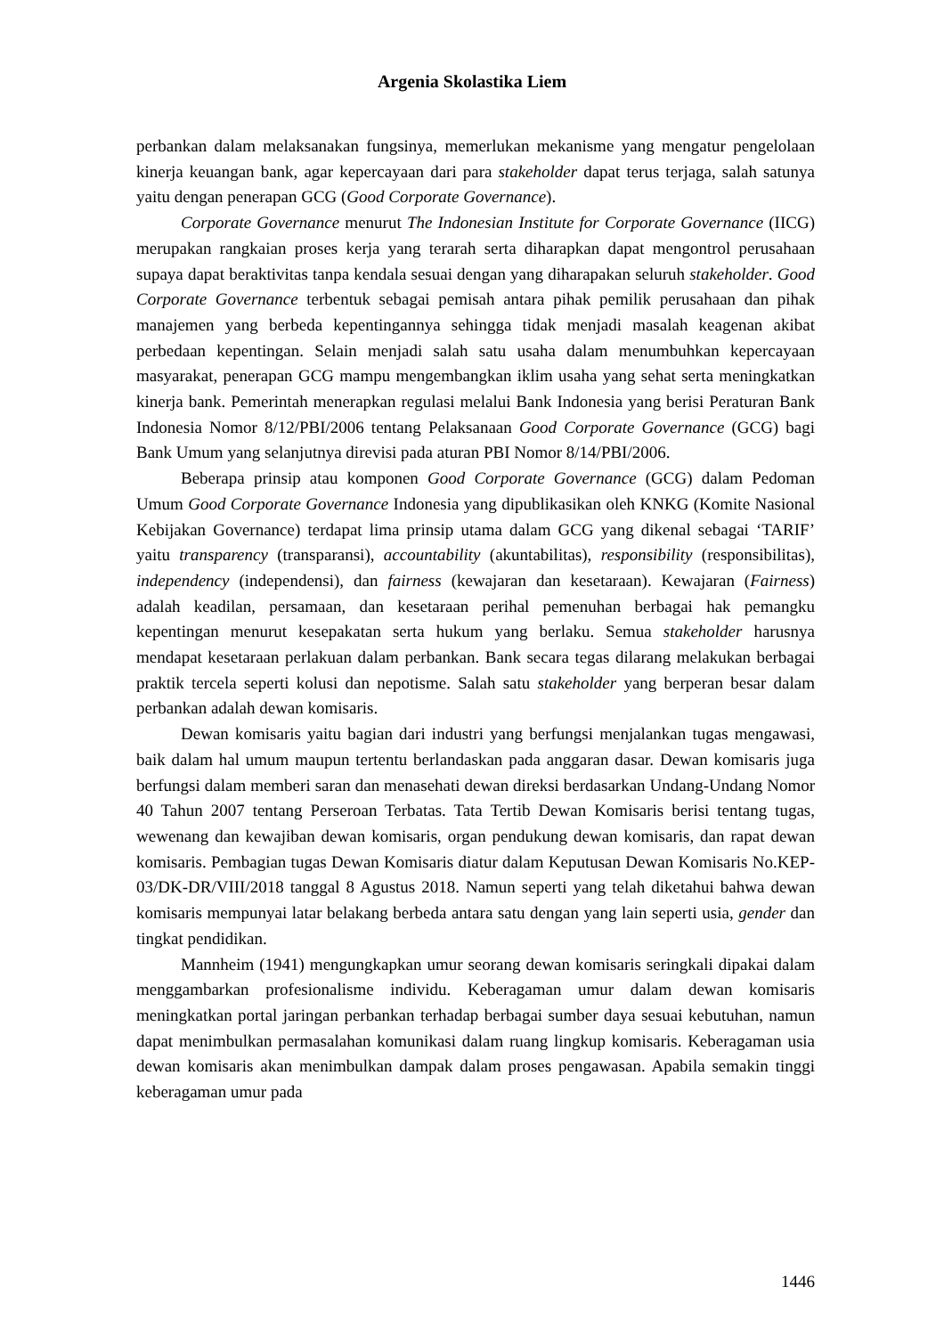Argenia Skolastika Liem
perbankan dalam melaksanakan fungsinya, memerlukan mekanisme yang mengatur pengelolaan kinerja keuangan bank, agar kepercayaan dari para stakeholder dapat terus terjaga, salah satunya yaitu dengan penerapan GCG (Good Corporate Governance).
Corporate Governance menurut The Indonesian Institute for Corporate Governance (IICG) merupakan rangkaian proses kerja yang terarah serta diharapkan dapat mengontrol perusahaan supaya dapat beraktivitas tanpa kendala sesuai dengan yang diharapakan seluruh stakeholder. Good Corporate Governance terbentuk sebagai pemisah antara pihak pemilik perusahaan dan pihak manajemen yang berbeda kepentingannya sehingga tidak menjadi masalah keagenan akibat perbedaan kepentingan. Selain menjadi salah satu usaha dalam menumbuhkan kepercayaan masyarakat, penerapan GCG mampu mengembangkan iklim usaha yang sehat serta meningkatkan kinerja bank. Pemerintah menerapkan regulasi melalui Bank Indonesia yang berisi Peraturan Bank Indonesia Nomor 8/12/PBI/2006 tentang Pelaksanaan Good Corporate Governance (GCG) bagi Bank Umum yang selanjutnya direvisi pada aturan PBI Nomor 8/14/PBI/2006.
Beberapa prinsip atau komponen Good Corporate Governance (GCG) dalam Pedoman Umum Good Corporate Governance Indonesia yang dipublikasikan oleh KNKG (Komite Nasional Kebijakan Governance) terdapat lima prinsip utama dalam GCG yang dikenal sebagai ‘TARIF’ yaitu transparency (transparansi), accountability (akuntabilitas), responsibility (responsibilitas), independency (independensi), dan fairness (kewajaran dan kesetaraan). Kewajaran (Fairness) adalah keadilan, persamaan, dan kesetaraan perihal pemenuhan berbagai hak pemangku kepentingan menurut kesepakatan serta hukum yang berlaku. Semua stakeholder harusnya mendapat kesetaraan perlakuan dalam perbankan. Bank secara tegas dilarang melakukan berbagai praktik tercela seperti kolusi dan nepotisme. Salah satu stakeholder yang berperan besar dalam perbankan adalah dewan komisaris.
Dewan komisaris yaitu bagian dari industri yang berfungsi menjalankan tugas mengawasi, baik dalam hal umum maupun tertentu berlandaskan pada anggaran dasar. Dewan komisaris juga berfungsi dalam memberi saran dan menasehati dewan direksi berdasarkan Undang-Undang Nomor 40 Tahun 2007 tentang Perseroan Terbatas. Tata Tertib Dewan Komisaris berisi tentang tugas, wewenang dan kewajiban dewan komisaris, organ pendukung dewan komisaris, dan rapat dewan komisaris. Pembagian tugas Dewan Komisaris diatur dalam Keputusan Dewan Komisaris No.KEP-03/DK-DR/VIII/2018 tanggal 8 Agustus 2018. Namun seperti yang telah diketahui bahwa dewan komisaris mempunyai latar belakang berbeda antara satu dengan yang lain seperti usia, gender dan tingkat pendidikan.
Mannheim (1941) mengungkapkan umur seorang dewan komisaris seringkali dipakai dalam menggambarkan profesionalisme individu. Keberagaman umur dalam dewan komisaris meningkatkan portal jaringan perbankan terhadap berbagai sumber daya sesuai kebutuhan, namun dapat menimbulkan permasalahan komunikasi dalam ruang lingkup komisaris. Keberagaman usia dewan komisaris akan menimbulkan dampak dalam proses pengawasan. Apabila semakin tinggi keberagaman umur pada
1446